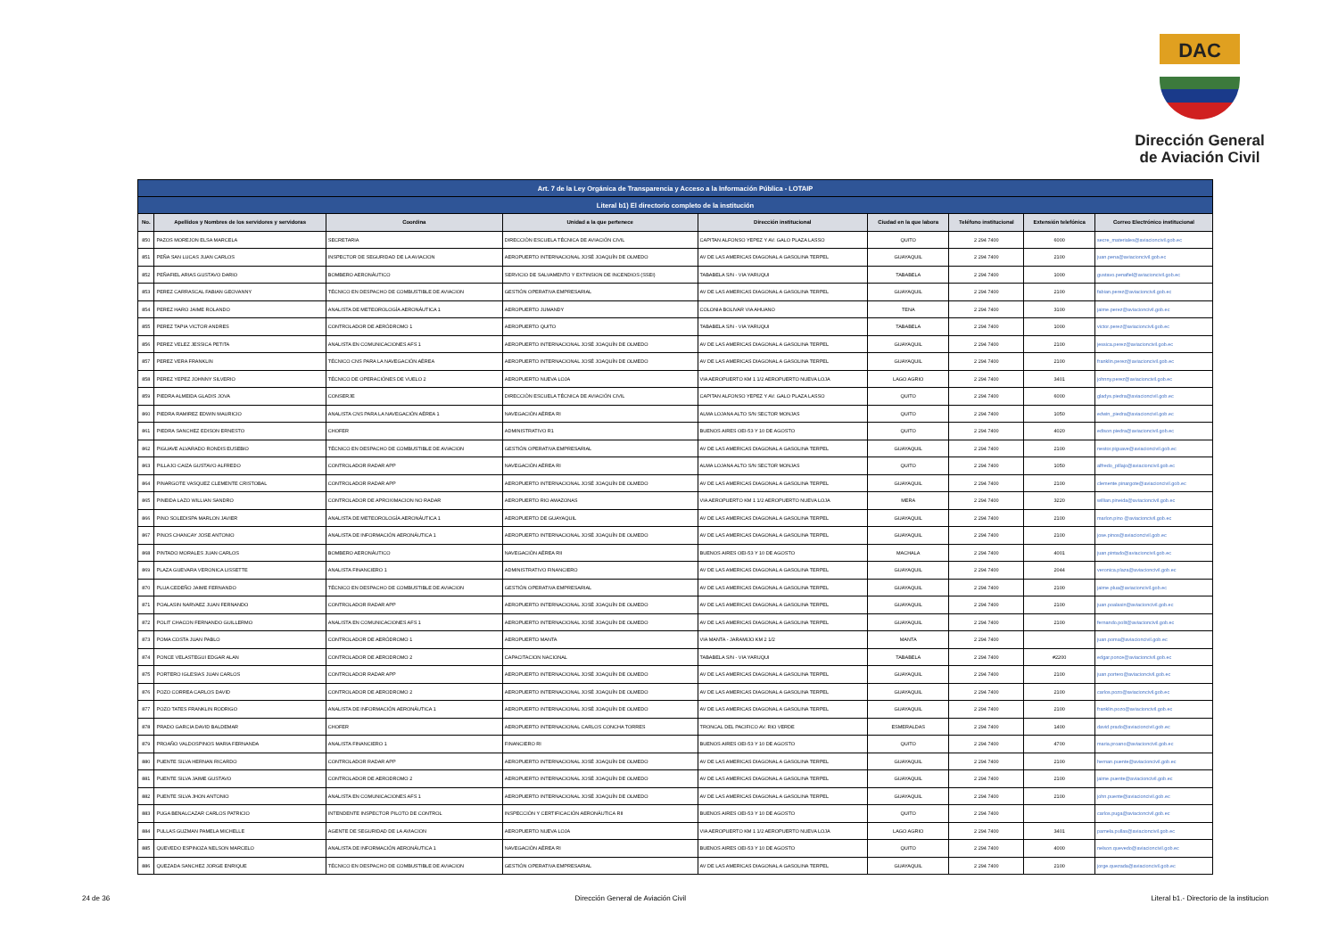DAC
Dirección General
de Aviación Civil
| Art. 7 de la Ley Orgánica de Transparencia y Acceso a la Información Pública - LOTAIP | | | | | | | | |
| Literal b1) El directorio completo de la institución | | | | | | | | |
| No. | Apellidos y Nombres de los servidores y servidoras | Coordina | Unidad a la que pertenece | Dirección institucional | Ciudad en la que labora | Teléfono institucional | Extensión telefónica | Correo Electrónico institucional |
| 850 | PAZOS MOREJON ELSA MARCELA | SECRETARIA | DIRECCIÓN ESCUELA TÉCNICA DE AVIACIÓN CIVIL | CAPITAN ALFONSO YEPEZ Y AV. GALO PLAZA LASSO | QUITO | 2 294 7400 | 6000 | secre_materiales@aviacioncivil.gob.ec |
| 851 | PEÑA SAN LUCAS JUAN CARLOS | INSPECTOR DE SEGURIDAD DE LA AVIACION | AEROPUERTO INTERNACIONAL JOSÉ JOAQUÍN DE OLMEDO | AV DE LAS AMERICAS DIAGONAL A GASOLINA TERPEL | GUAYAQUIL | 2 294 7400 | 2100 | juan.pena@aviacioncivil.gob.ec |
| 852 | PEÑAFIEL ARIAS GUSTAVO DARIO | BOMBERO AERONÁUTICO | SERVICIO DE SALVAMENTO Y EXTINSION DE INCENDIOS (SSEI) | TABABELA S/N - VIA YARUQUI | TABABELA | 2 294 7400 | 1000 | gustavo.penafiel@aviacioncivil.gob.ec |
| 853 | PEREZ CARRASCAL FABIAN GEOVANNY | TÉCNICO EN DESPACHO DE COMBUSTIBLE DE AVIACION | GESTIÓN OPERATIVA EMPRESARIAL | AV DE LAS AMERICAS DIAGONAL A GASOLINA TERPEL | GUAYAQUIL | 2 294 7400 | 2100 | fabian.perez@aviacioncivil.gob.ec |
| 854 | PEREZ HARO JAIME ROLANDO | ANALISTA DE METEOROLOGÍA AERONÁUTICA 1 | AEROPUERTO JUMANDY | COLONIA BOLIVAR VIA AHUANO | TENA | 2 294 7400 | 3100 | jaime.perez@aviacioncivil.gob.ec |
| 855 | PEREZ TAPIA VICTOR ANDRES | CONTROLADOR DE AERÓDROMO 1 | AEROPUERTO QUITO | TABABELA S/N - VIA YARUQUI | TABABELA | 2 294 7400 | 1000 | victor.perez@aviacioncivil.gob.ec |
| 856 | PEREZ VELEZ JESSICA PETITA | ANALISTA EN COMUNICACIONES AFS 1 | AEROPUERTO INTERNACIONAL JOSÉ JOAQUÍN DE OLMEDO | AV DE LAS AMERICAS DIAGONAL A GASOLINA TERPEL | GUAYAQUIL | 2 294 7400 | 2100 | jessica.perez@aviacioncivil.gob.ec |
| 857 | PEREZ VERA FRANKLIN | TÉCNICO CNS PARA LA NAVEGACIÓN AÉREA | AEROPUERTO INTERNACIONAL JOSÉ JOAQUÍN DE OLMEDO | AV DE LAS AMERICAS DIAGONAL A GASOLINA TERPEL | GUAYAQUIL | 2 294 7400 | 2100 | franklin.perez@aviacioncivil.gob.ec |
| 858 | PEREZ YEPEZ JOHNNY SILVERIO | TÉCNICO DE OPERACIÓNES DE VUELO 2 | AEROPUERTO NUEVA LOJA | VIA AEROPUERTO KM 1 1/2 AEROPUERTO NUEVA LOJA | LAGO AGRIO | 2 294 7400 | 3401 | johnny.perez@aviacioncivil.gob.ec |
| 859 | PIEDRA ALMEIDA GLADIS JOVA | CONSERJE | DIRECCIÓN ESCUELA TÉCNICA DE AVIACIÓN CIVIL | CAPITAN ALFONSO YEPEZ Y AV. GALO PLAZA LASSO | QUITO | 2 294 7400 | 6000 | gladys.piedra@aviacioncivil.gob.ec |
| 860 | PIEDRA RAMIREZ EDWIN MAURICIO | ANALISTA CNS PARA LA NAVEGACIÓN AÉREA 1 | NAVEGACIÓN AÉREA RI | ALMA LOJANA ALTO S/N SECTOR MONJAS | QUITO | 2 294 7400 | 1050 | edwin_piedra@aviacioncivil.gob.ec |
| 861 | PIEDRA SANCHEZ EDISON ERNESTO | CHOFER | ADMINISTRATIVO R1 | BUENOS AIRES OEI-53 Y 10 DE AGOSTO | QUITO | 2 294 7400 | 4020 | edison.piedra@aviacioncivil.gob.ec |
| 862 | PIGUAVE ALVARADO RONDIS EUSEBIO | TÉCNICO EN DESPACHO DE COMBUSTIBLE DE AVIACION | GESTIÓN OPERATIVA EMPRESARIAL | AV DE LAS AMERICAS DIAGONAL A GASOLINA TERPEL | GUAYAQUIL | 2 294 7400 | 2100 | nestor.piguave@aviacioncivil.gob.ec |
| 863 | PILLAJO CAIZA GUSTAVO ALFREDO | CONTROLADOR RADAR APP | NAVEGACIÓN AÉREA RI | ALMA LOJANA ALTO S/N SECTOR MONJAS | QUITO | 2 294 7400 | 1050 | alfredo_pillajo@aviacioncivil.gob.ec |
| 864 | PINARGOTE VASQUEZ CLEMENTE CRISTOBAL | CONTROLADOR RADAR APP | AEROPUERTO INTERNACIONAL JOSÉ JOAQUÍN DE OLMEDO | AV DE LAS AMERICAS DIAGONAL A GASOLINA TERPEL | GUAYAQUIL | 2 294 7400 | 2100 | clemente.pinargote@aviacioncivil.gob.ec |
| 865 | PINEIDA LAZO WILLIAN SANDRO | CONTROLADOR DE APROXIMACION NO RADAR | AEROPUERTO RIO AMAZONAS | VIA AEROPUERTO KM 1 1/2 AEROPUERTO NUEVA LOJA | MERA | 2 294 7400 | 3220 | willian.pineida@aviacioncivil.gob.ec |
| 866 | PINO SOLEDISPA MARLON JAVIER | ANALISTA DE METEOROLOGÍA AERONÁUTICA 1 | AEROPUERTO DE GUAYAQUIL | AV DE LAS AMERICAS DIAGONAL A GASOLINA TERPEL | GUAYAQUIL | 2 294 7400 | 2100 | marlon.pino @aviacioncivil.gob.ec |
| 867 | PINOS CHANCAY JOSE ANTONIO | ANALISTA DE INFORMACIÓN AERONÁUTICA 1 | AEROPUERTO INTERNACIONAL JOSÉ JOAQUÍN DE OLMEDO | AV DE LAS AMERICAS DIAGONAL A GASOLINA TERPEL | GUAYAQUIL | 2 294 7400 | 2100 | jose.pinos@aviacioncivil.gob.ec |
| 868 | PINTADO MORALES JUAN CARLOS | BOMBERO AERONÁUTICO | NAVEGACIÓN AÉREA RII | BUENOS AIRES OEI-53 Y 10 DE AGOSTO | MACHALA | 2 294 7400 | 4001 | juan.pintado@aviacioncivil.gob.ec |
| 869 | PLAZA GUEVARA VERONICA LISSETTE | ANALISTA FINANCIERO 1 | ADMINISTRATIVO FINANCIERO | AV DE LAS AMERICAS DIAGONAL A GASOLINA TERPEL | GUAYAQUIL | 2 294 7400 | 2044 | veronica.plaza@aviacioncivil.gob.ec |
| 870 | PLUA CEDEÑO JAIME FERNANDO | TÉCNICO EN DESPACHO DE COMBUSTIBLE DE AVIACION | GESTIÓN OPERATIVA EMPRESARIAL | AV DE LAS AMERICAS DIAGONAL A GASOLINA TERPEL | GUAYAQUIL | 2 294 7400 | 2100 | jaime.plua@aviacioncivil.gob.ec |
| 871 | POALASIN NARVAEZ JUAN FERNANDO | CONTROLADOR RADAR APP | AEROPUERTO INTERNACIONAL JOSÉ JOAQUÍN DE OLMEDO | AV DE LAS AMERICAS DIAGONAL A GASOLINA TERPEL | GUAYAQUIL | 2 294 7400 | 2100 | juan.poalasin@aviacioncivil.gob.ec |
| 872 | POLIT CHACON FERNANDO GUILLERMO | ANALISTA EN COMUNICACIONES AFS 1 | AEROPUERTO INTERNACIONAL JOSÉ JOAQUÍN DE OLMEDO | AV DE LAS AMERICAS DIAGONAL A GASOLINA TERPEL | GUAYAQUIL | 2 294 7400 | 2100 | fernando.polit@aviacioncivil.gob.ec |
| 873 | POMA COSTA JUAN PABLO | CONTROLADOR DE AERÓDROMO 1 | AEROPUERTO MANTA | VIA MANTA - JARAMIJO KM 2 1/2 | MANTA | 2 294 7400 | | juan.poma@aviacioncivil.gob.ec |
| 874 | PONCE VELASTEGUI EDGAR ALAN | CONTROLADOR DE AERODROMO 2 | CAPACITACION NACIONAL | TABABELA S/N - VIA YARUQUI | TABABELA | 2 294 7400 | #2200 | edgar.ponce@aviacioncivil.gob.ec |
| 875 | PORTERO IGLESIAS JUAN CARLOS | CONTROLADOR RADAR APP | AEROPUERTO INTERNACIONAL JOSÉ JOAQUÍN DE OLMEDO | AV DE LAS AMERICAS DIAGONAL A GASOLINA TERPEL | GUAYAQUIL | 2 294 7400 | 2100 | juan.portero@aviacioncivil.gob.ec |
| 876 | POZO CORREA CARLOS DAVID | CONTROLADOR DE AERODROMO 2 | AEROPUERTO INTERNACIONAL JOSÉ JOAQUÍN DE OLMEDO | AV DE LAS AMERICAS DIAGONAL A GASOLINA TERPEL | GUAYAQUIL | 2 294 7400 | 2100 | carlos.pozo@aviacioncivil.gob.ec |
| 877 | POZO TATES FRANKLIN RODRIGO | ANALISTA DE INFORMACIÓN AERONÁUTICA 1 | AEROPUERTO INTERNACIONAL JOSÉ JOAQUÍN DE OLMEDO | AV DE LAS AMERICAS DIAGONAL A GASOLINA TERPEL | GUAYAQUIL | 2 294 7400 | 2100 | franklin.pozo@aviacioncivil.gob.ec |
| 878 | PRADO GARCIA DAVID BALDEMAR | CHOFER | AEROPUERTO INTERNACIONAL CARLOS CONCHA TORRES | TRONCAL DEL PACIFICO AV. RIO VERDE | ESMERALDAS | 2 294 7400 | 1400 | david.prado@aviacioncivil.gob.ec |
| 879 | PROAÑO VALDOSPINOS MARIA FERNANDA | ANALISTA FINANCIERO 1 | FINANCIERO RI | BUENOS AIRES OEI-53 Y 10 DE AGOSTO | QUITO | 2 294 7400 | 4700 | maria.proano@aviacioncivil.gob.ec |
| 880 | PUENTE SILVA HERNAN RICARDO | CONTROLADOR RADAR APP | AEROPUERTO INTERNACIONAL JOSÉ JOAQUÍN DE OLMEDO | AV DE LAS AMERICAS DIAGONAL A GASOLINA TERPEL | GUAYAQUIL | 2 294 7400 | 2100 | hernan.puente@aviacioncivil.gob.ec |
| 881 | PUENTE SILVA JAIME GUSTAVO | CONTROLADOR DE AERODROMO 2 | AEROPUERTO INTERNACIONAL JOSÉ JOAQUÍN DE OLMEDO | AV DE LAS AMERICAS DIAGONAL A GASOLINA TERPEL | GUAYAQUIL | 2 294 7400 | 2100 | jaime.puente@aviacioncivil.gob.ec |
| 882 | PUENTE SILVA JHON ANTONIO | ANALISTA EN COMUNICACIONES AFS 1 | AEROPUERTO INTERNACIONAL JOSÉ JOAQUÍN DE OLMEDO | AV DE LAS AMERICAS DIAGONAL A GASOLINA TERPEL | GUAYAQUIL | 2 294 7400 | 2100 | john.puente@aviacioncivil.gob.ec |
| 883 | PUGA BENALCAZAR CARLOS PATRICIO | INTENDENTE INSPECTOR PILOTO DE CONTROL | INSPECCIÓN Y CERTIFICACIÓN AERONÁUTICA RII | BUENOS AIRES OEI-53 Y 10 DE AGOSTO | QUITO | 2 294 7400 | | carlos.puga@aviacioncivil.gob.ec |
| 884 | PULLAS GUZMAN PAMELA MICHELLE | AGENTE DE SEGURIDAD DE LA AVIACION | AEROPUERTO NUEVA LOJA | VIA AEROPUERTO KM 1 1/2 AEROPUERTO NUEVA LOJA | LAGO AGRIO | 2 294 7400 | 3401 | pamela.pullas@aviacioncivil.gob.ec |
| 885 | QUEVEDO ESPINOZA NELSON MARCELO | ANALISTA DE INFORMACIÓN AERONÁUTICA 1 | NAVEGACIÓN AÉREA RI | BUENOS AIRES OEI-53 Y 10 DE AGOSTO | QUITO | 2 294 7400 | 4000 | nelson.quevedo@aviacioncivil.gob.ec |
| 886 | QUEZADA SANCHEZ JORGE ENRIQUE | TÉCNICO EN DESPACHO DE COMBUSTIBLE DE AVIACION | GESTIÓN OPERATIVA EMPRESARIAL | AV DE LAS AMERICAS DIAGONAL A GASOLINA TERPEL | GUAYAQUIL | 2 294 7400 | 2100 | jorge.quezada@aviacioncivil.gob.ec |
24 de 36 Dirección General de Aviación Civil Literal b1.- Directorio de la institucion